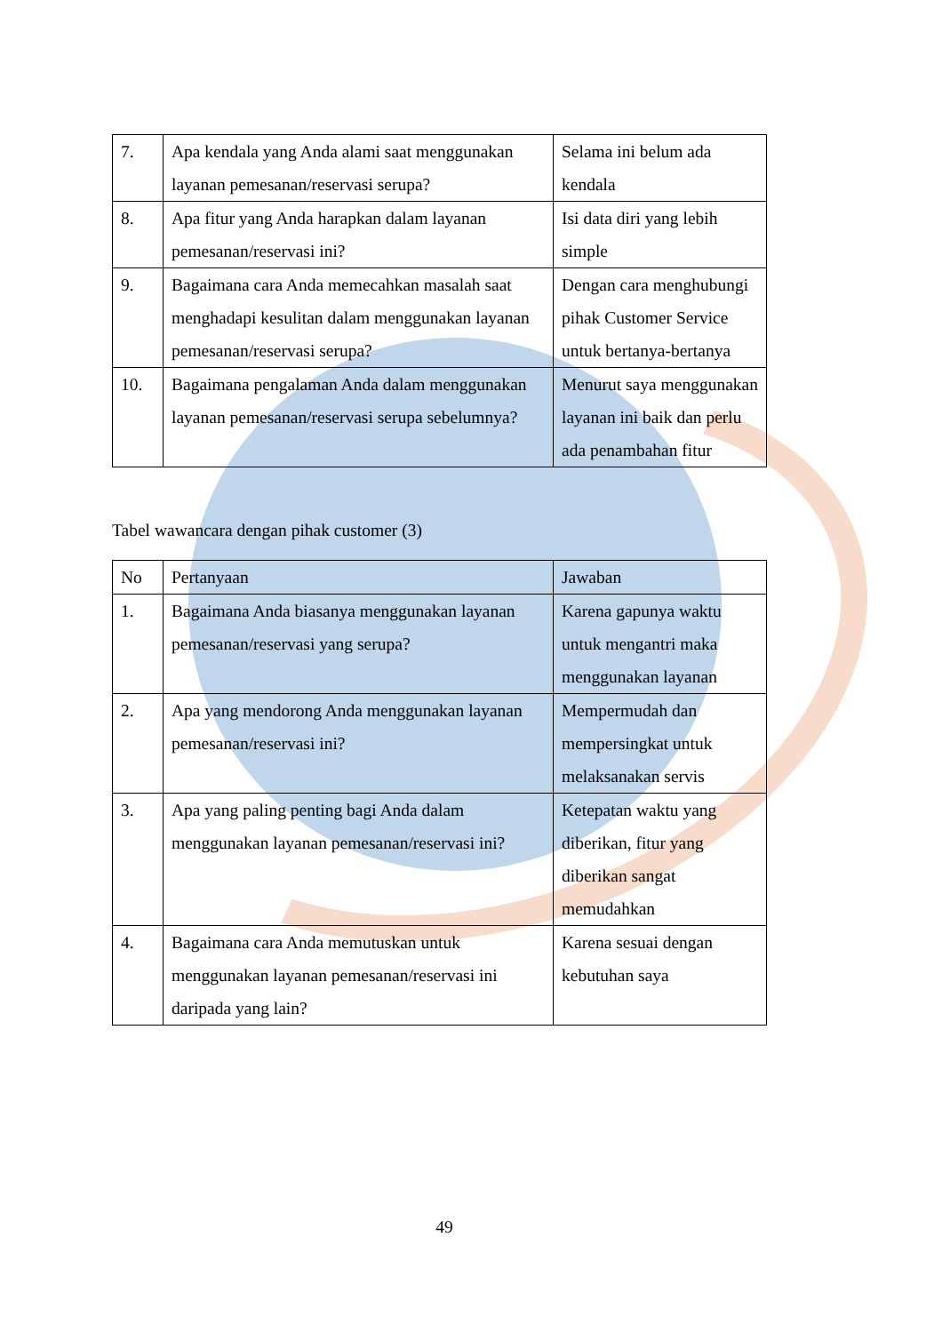| 7. | Apa kendala yang Anda alami saat menggunakan layanan pemesanan/reservasi serupa? | Selama ini belum ada kendala |
| 8. | Apa fitur yang Anda harapkan dalam layanan pemesanan/reservasi ini? | Isi data diri yang lebih simple |
| 9. | Bagaimana cara Anda memecahkan masalah saat menghadapi kesulitan dalam menggunakan layanan pemesanan/reservasi serupa? | Dengan cara menghubungi pihak Customer Service untuk bertanya-bertanya |
| 10. | Bagaimana pengalaman Anda dalam menggunakan layanan pemesanan/reservasi serupa sebelumnya? | Menurut saya menggunakan layanan ini baik dan perlu ada penambahan fitur |
Tabel wawancara dengan pihak customer (3)
| No | Pertanyaan | Jawaban |
| 1. | Bagaimana Anda biasanya menggunakan layanan pemesanan/reservasi yang serupa? | Karena gapunya waktu untuk mengantri maka menggunakan layanan |
| 2. | Apa yang mendorong Anda menggunakan layanan pemesanan/reservasi ini? | Mempermudah dan mempersingkat untuk melaksanakan servis |
| 3. | Apa yang paling penting bagi Anda dalam menggunakan layanan pemesanan/reservasi ini? | Ketepatan waktu yang diberikan, fitur yang diberikan sangat memudahkan |
| 4. | Bagaimana cara Anda memutuskan untuk menggunakan layanan pemesanan/reservasi ini daripada yang lain? | Karena sesuai dengan kebutuhan saya |
49